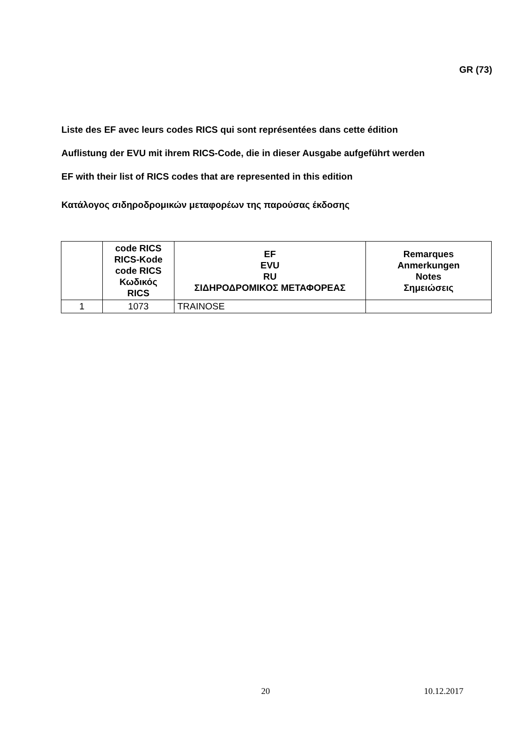GR (73)
Liste des EF avec leurs codes RICS qui sont représentées dans cette édition
Auflistung der EVU mit ihrem RICS-Code, die in dieser Ausgabe aufgeführt werden
EF with their list of RICS codes that are represented in this edition
Κατάλογος σιδηροδρομικών μεταφορέων της παρούσας έκδοσης
| | code RICS RICS-Kode code RICS Κωδικός RICS | EF EVU RU ΣΙΔΗΡΟΔΡΟΜΙΚΟΣ ΜΕΤΑΦΟΡΕΑΣ | Remarques Anmerkungen Notes Σημειώσεις |
| --- | --- | --- | --- |
| 1 | 1073 | TRAINOSE | |
20 10.12.2017